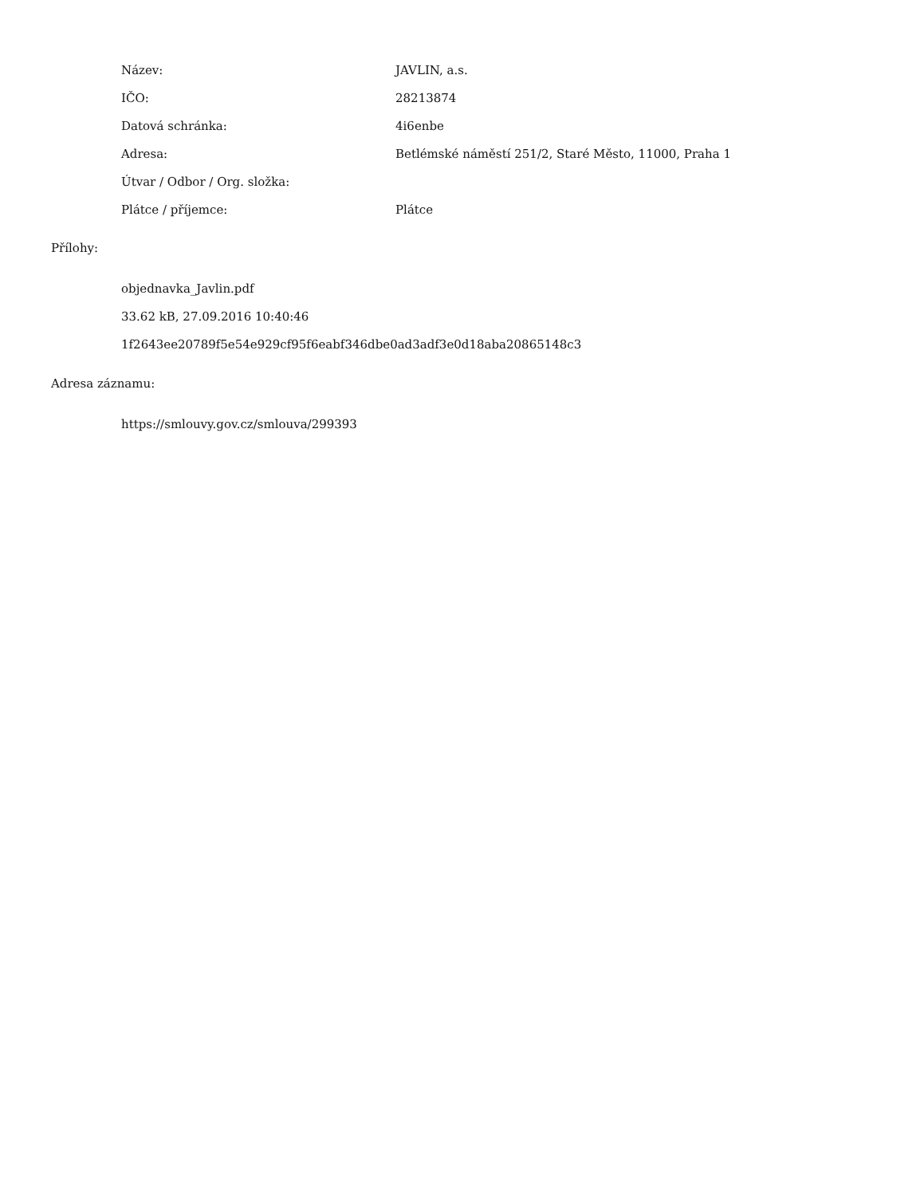| Název: | JAVLIN, a.s. |
| IČO: | 28213874 |
| Datová schránka: | 4i6enbe |
| Adresa: | Betlémské náměstí 251/2, Staré Město, 11000, Praha 1 |
| Útvar / Odbor / Org. složka: | |
| Plátce / příjemce: | Plátce |
Přílohy:
objednavka_Javlin.pdf
33.62 kB, 27.09.2016 10:40:46
1f2643ee20789f5e54e929cf95f6eabf346dbe0ad3adf3e0d18aba20865148c3
Adresa záznamu:
https://smlouvy.gov.cz/smlouva/299393